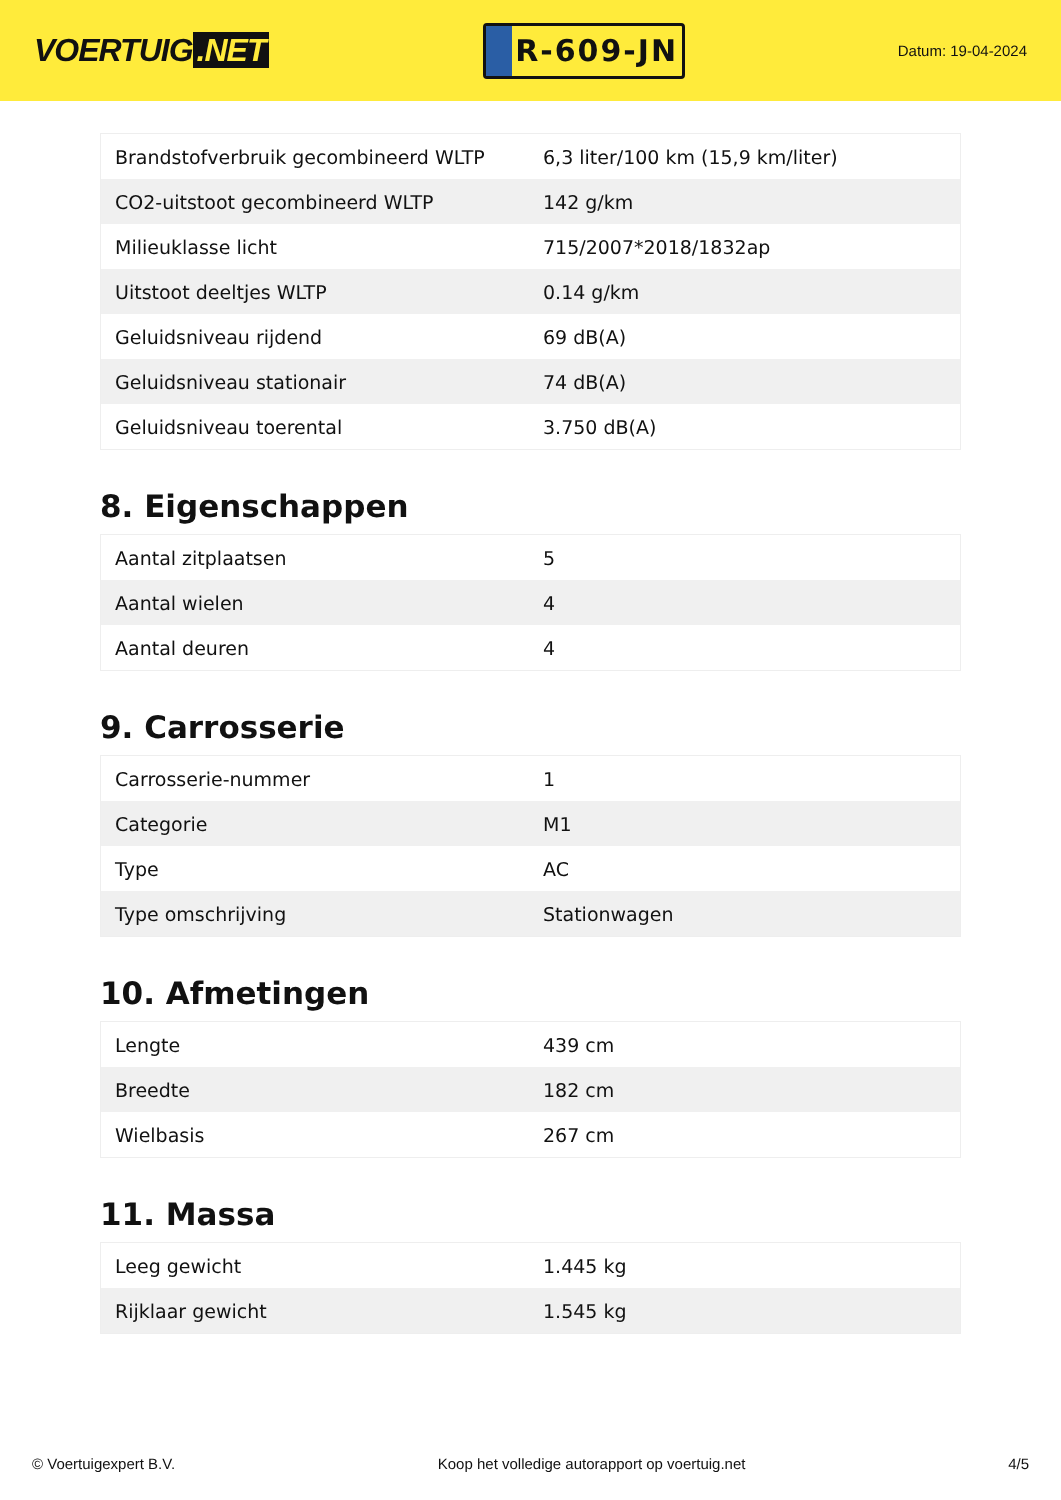VOERTUIG.NET
R-609-JN
Datum: 19-04-2024
| Brandstofverbruik gecombineerd WLTP | 6,3 liter/100 km (15,9 km/liter) |
| CO2-uitstoot gecombineerd WLTP | 142 g/km |
| Milieuklasse licht | 715/2007*2018/1832ap |
| Uitstoot deeltjes WLTP | 0.14 g/km |
| Geluidsniveau rijdend | 69 dB(A) |
| Geluidsniveau stationair | 74 dB(A) |
| Geluidsniveau toerental | 3.750 dB(A) |
8. Eigenschappen
| Aantal zitplaatsen | 5 |
| Aantal wielen | 4 |
| Aantal deuren | 4 |
9. Carrosserie
| Carrosserie-nummer | 1 |
| Categorie | M1 |
| Type | AC |
| Type omschrijving | Stationwagen |
10. Afmetingen
| Lengte | 439 cm |
| Breedte | 182 cm |
| Wielbasis | 267 cm |
11. Massa
| Leeg gewicht | 1.445 kg |
| Rijklaar gewicht | 1.545 kg |
© Voertuigexpert B.V. Koop het volledige autorapport op voertuig.net 4/5